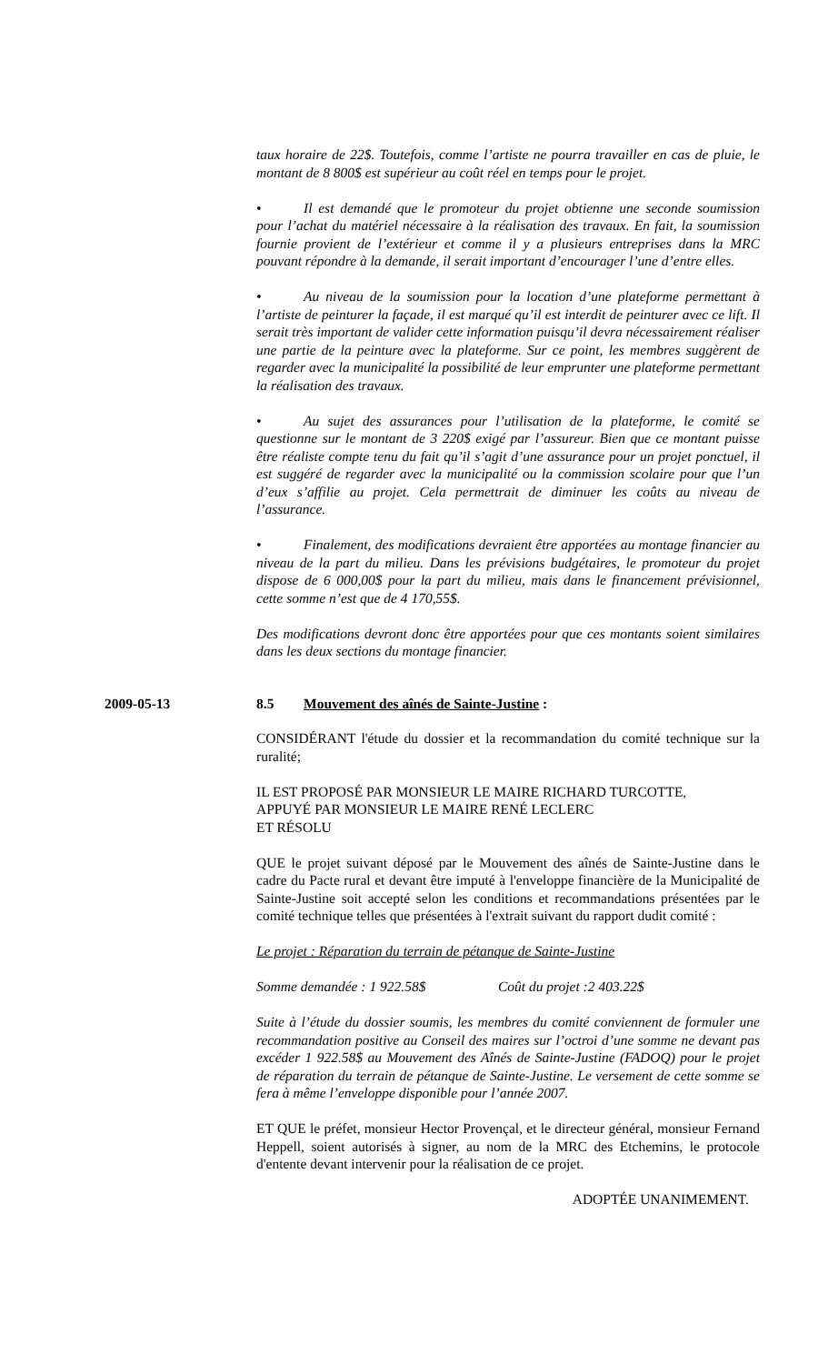taux horaire de 22$. Toutefois, comme l’artiste ne pourra travailler en cas de pluie, le montant de 8 800$ est supérieur au coût réel en temps pour le projet.
• Il est demandé que le promoteur du projet obtienne une seconde soumission pour l’achat du matériel nécessaire à la réalisation des travaux. En fait, la soumission fournie provient de l’extérieur et comme il y a plusieurs entreprises dans la MRC pouvant répondre à la demande, il serait important d’encourager l’une d’entre elles.
• Au niveau de la soumission pour la location d’une plateforme permettant à l’artiste de peinturer la façade, il est marqué qu’il est interdit de peinturer avec ce lift. Il serait très important de valider cette information puisqu’il devra nécessairement réaliser une partie de la peinture avec la plateforme. Sur ce point, les membres suggèrent de regarder avec la municipalité la possibilité de leur emprunter une plateforme permettant la réalisation des travaux.
• Au sujet des assurances pour l’utilisation de la plateforme, le comité se questionne sur le montant de 3 220$ exigé par l’assureur. Bien que ce montant puisse être réaliste compte tenu du fait qu’il s’agit d’une assurance pour un projet ponctuel, il est suggéré de regarder avec la municipalité ou la commission scolaire pour que l’un d’eux s’affilie au projet. Cela permettrait de diminuer les coûts au niveau de l’assurance.
• Finalement, des modifications devraient être apportées au montage financier au niveau de la part du milieu. Dans les prévisions budgétaires, le promoteur du projet dispose de 6 000,00$ pour la part du milieu, mais dans le financement prévisionnel, cette somme n’est que de 4 170,55$.
Des modifications devront donc être apportées pour que ces montants soient similaires dans les deux sections du montage financier.
2009-05-13 8.5 Mouvement des aînés de Sainte-Justine :
CONSIDÉRANT l'étude du dossier et la recommandation du comité technique sur la ruralité;
IL EST PROPOSÉ PAR MONSIEUR LE MAIRE RICHARD TURCOTTE,
APPUYÉ PAR MONSIEUR LE MAIRE RENÉ LECLERC
ET RÉSOLU
QUE le projet suivant déposé par le Mouvement des aînés de Sainte-Justine dans le cadre du Pacte rural et devant être imputé à l'enveloppe financière de la Municipalité de Sainte-Justine soit accepté selon les conditions et recommandations présentées par le comité technique telles que présentées à l'extrait suivant du rapport dudit comité :
Le projet : Réparation du terrain de pétanque de Sainte-Justine
Somme demandée : 1 922.58$ Coût du projet :2 403.22$
Suite à l’étude du dossier soumis, les membres du comité conviennent de formuler une recommandation positive au Conseil des maires sur l’octroi d’une somme ne devant pas excéder 1 922.58$ au Mouvement des Aînés de Sainte-Justine (FADOQ) pour le projet de réparation du terrain de pétanque de Sainte-Justine. Le versement de cette somme se fera à même l’enveloppe disponible pour l’année 2007.
ET QUE le préfet, monsieur Hector Provençal, et le directeur général, monsieur Fernand Heppell, soient autorisés à signer, au nom de la MRC des Etchemins, le protocole d'entente devant intervenir pour la réalisation de ce projet.
ADOPTÉE UNANIMEMENT.